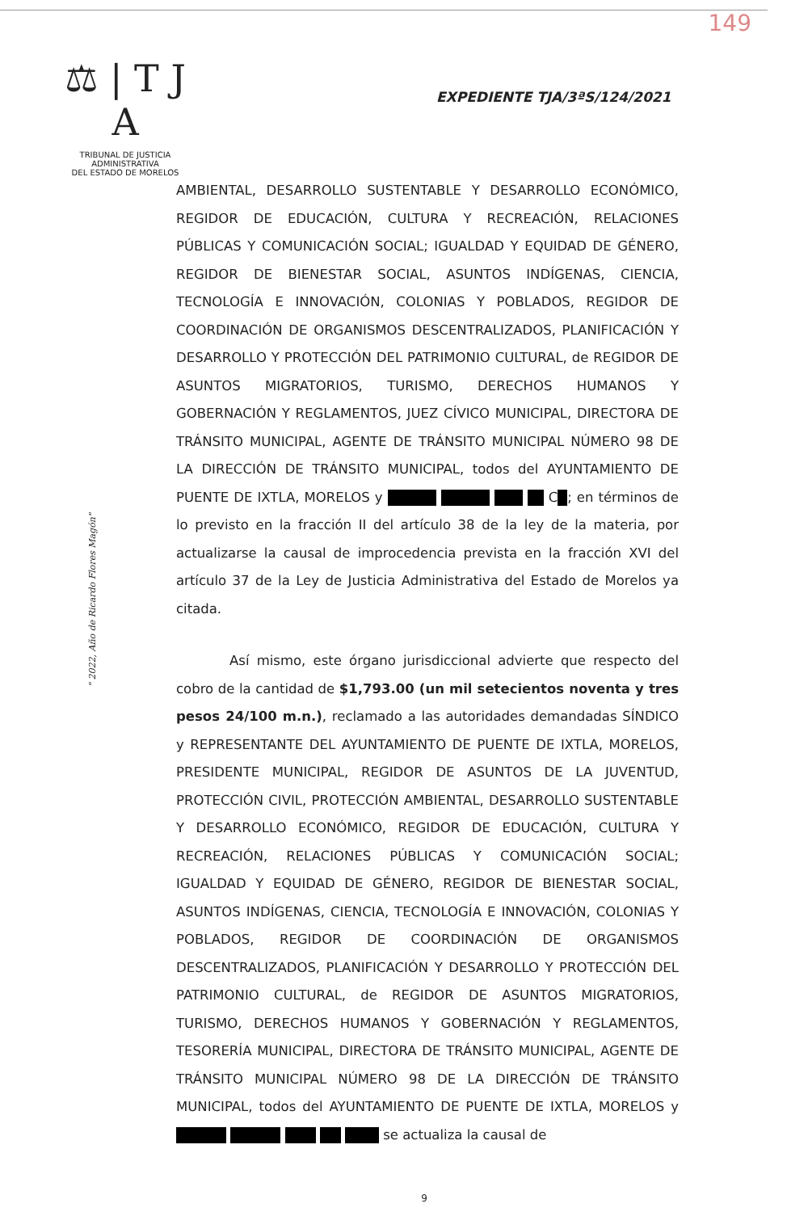149
⚖ | T J A
TRIBUNAL DE JUSTICIA ADMINISTRATIVA
DEL ESTADO DE MORELOS
EXPEDIENTE TJA/3ªS/124/2021
" 2022, Año de Ricardo Flores Magón"
AMBIENTAL, DESARROLLO SUSTENTABLE Y DESARROLLO ECONÓMICO, REGIDOR DE EDUCACIÓN, CULTURA Y RECREACIÓN, RELACIONES PÚBLICAS Y COMUNICACIÓN SOCIAL; IGUALDAD Y EQUIDAD DE GÉNERO, REGIDOR DE BIENESTAR SOCIAL, ASUNTOS INDÍGENAS, CIENCIA, TECNOLOGÍA E INNOVACIÓN, COLONIAS Y POBLADOS, REGIDOR DE COORDINACIÓN DE ORGANISMOS DESCENTRALIZADOS, PLANIFICACIÓN Y DESARROLLO Y PROTECCIÓN DEL PATRIMONIO CULTURAL, de REGIDOR DE ASUNTOS MIGRATORIOS, TURISMO, DERECHOS HUMANOS Y GOBERNACIÓN Y REGLAMENTOS, JUEZ CÍVICO MUNICIPAL, DIRECTORA DE TRÁNSITO MUNICIPAL, AGENTE DE TRÁNSITO MUNICIPAL NÚMERO 98 DE LA DIRECCIÓN DE TRÁNSITO MUNICIPAL, todos del AYUNTAMIENTO DE PUENTE DE IXTLA, MORELOS y C ; en términos de lo previsto en la fracción II del artículo 38 de la ley de la materia, por actualizarse la causal de improcedencia prevista en la fracción XVI del artículo 37 de la Ley de Justicia Administrativa del Estado de Morelos ya citada.
Así mismo, este órgano jurisdiccional advierte que respecto del cobro de la cantidad de $1,793.00 (un mil setecientos noventa y tres pesos 24/100 m.n.), reclamado a las autoridades demandadas SÍNDICO y REPRESENTANTE DEL AYUNTAMIENTO DE PUENTE DE IXTLA, MORELOS, PRESIDENTE MUNICIPAL, REGIDOR DE ASUNTOS DE LA JUVENTUD, PROTECCIÓN CIVIL, PROTECCIÓN AMBIENTAL, DESARROLLO SUSTENTABLE Y DESARROLLO ECONÓMICO, REGIDOR DE EDUCACIÓN, CULTURA Y RECREACIÓN, RELACIONES PÚBLICAS Y COMUNICACIÓN SOCIAL; IGUALDAD Y EQUIDAD DE GÉNERO, REGIDOR DE BIENESTAR SOCIAL, ASUNTOS INDÍGENAS, CIENCIA, TECNOLOGÍA E INNOVACIÓN, COLONIAS Y POBLADOS, REGIDOR DE COORDINACIÓN DE ORGANISMOS DESCENTRALIZADOS, PLANIFICACIÓN Y DESARROLLO Y PROTECCIÓN DEL PATRIMONIO CULTURAL, de REGIDOR DE ASUNTOS MIGRATORIOS, TURISMO, DERECHOS HUMANOS Y GOBERNACIÓN Y REGLAMENTOS, TESORERÍA MUNICIPAL, DIRECTORA DE TRÁNSITO MUNICIPAL, AGENTE DE TRÁNSITO MUNICIPAL NÚMERO 98 DE LA DIRECCIÓN DE TRÁNSITO MUNICIPAL, todos del AYUNTAMIENTO DE PUENTE DE IXTLA, MORELOS y se actualiza la causal de
9